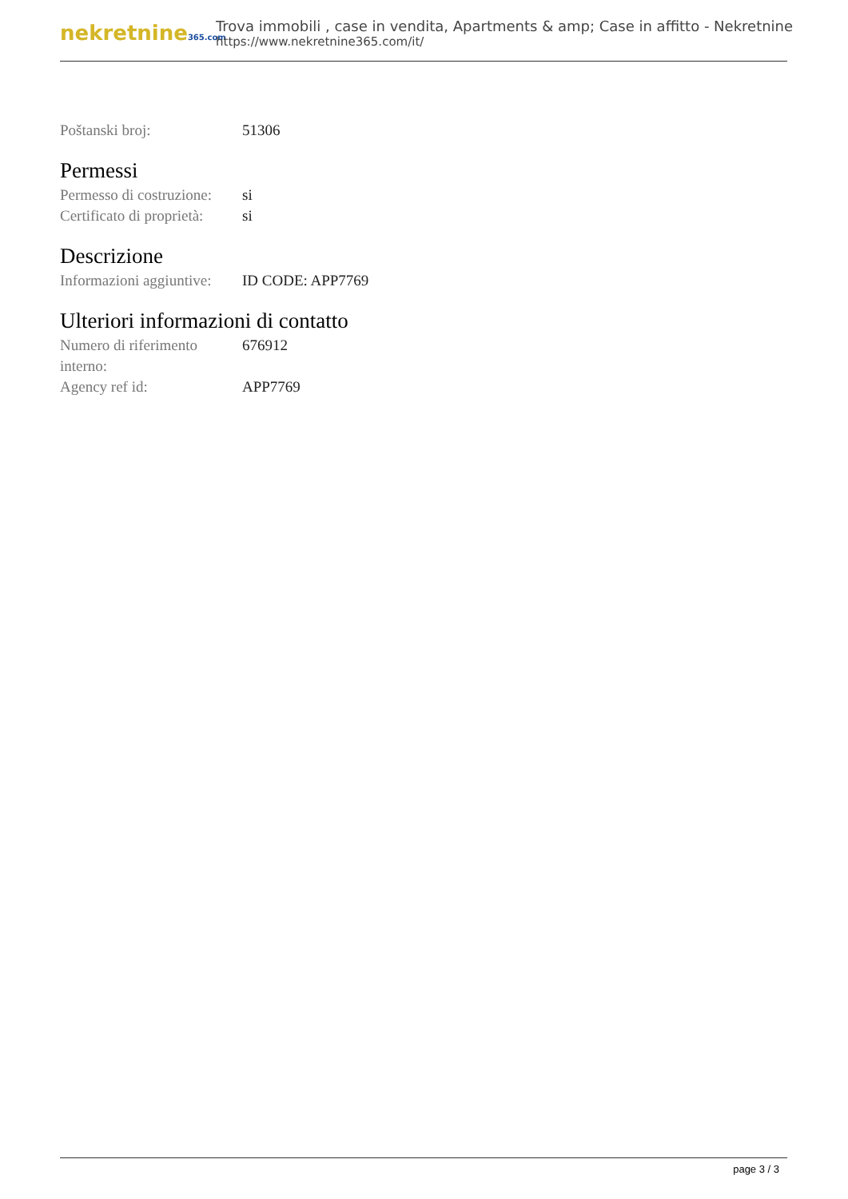nekretnine365.com
Trova immobili , case in vendita, Apartments & amp; Case in affitto - Nekretnine
https://www.nekretnine365.com/it/
| Poštanski broj: | 51306 |
Permessi
| Permesso di costruzione: | si |
| Certificato di proprietà: | si |
Descrizione
| Informazioni aggiuntive: | ID CODE: APP7769 |
Ulteriori informazioni di contatto
| Numero di riferimento interno: | 676912 |
| Agency ref id: | APP7769 |
page 3 / 3